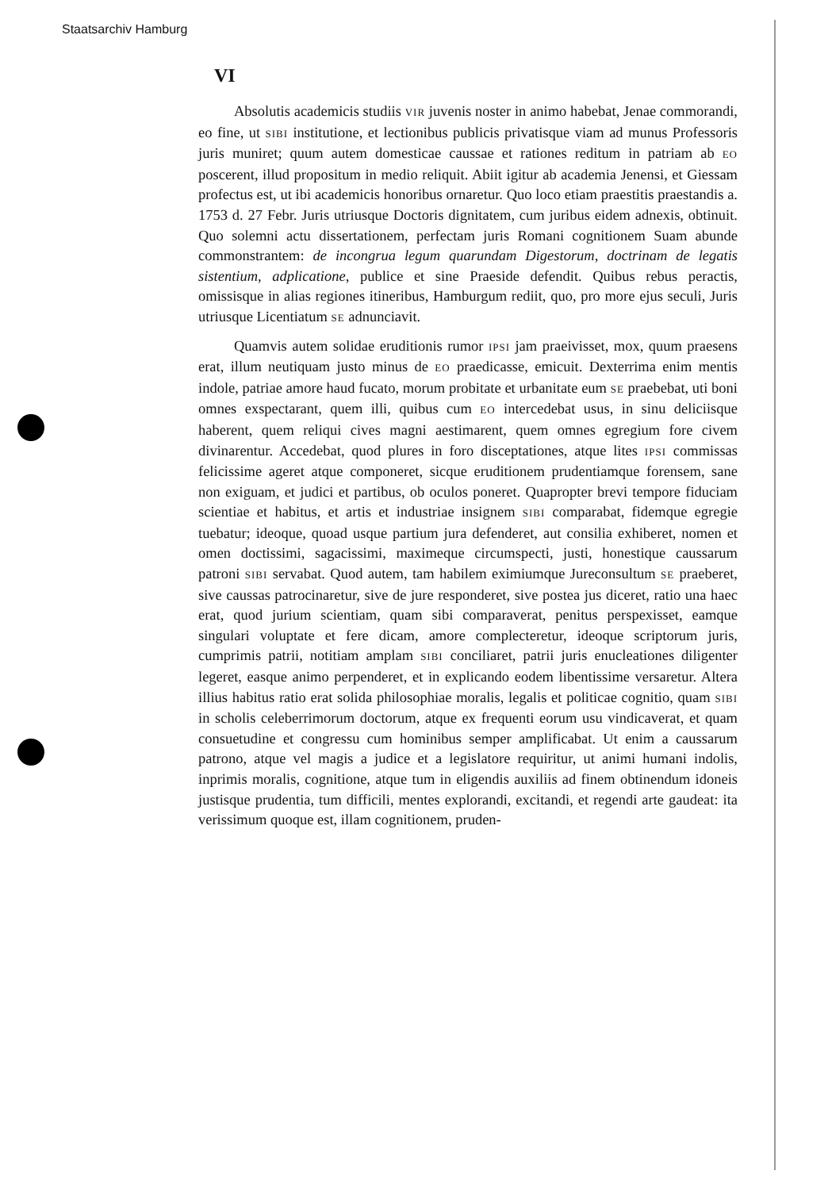Staatsarchiv Hamburg
VI
Absolutis academicis studiis VIR juvenis noster in animo habebat, Jenae commorandi, eo fine, ut SIBI institutione, et lectionibus publicis privatisque viam ad munus Professoris juris muniret; quum autem domesticae caussae et rationes reditum in patriam ab EO poscerent, illud propositum in medio reliquit. Abiit igitur ab academia Jenensi, et Giessam profectus est, ut ibi academicis honoribus ornaretur. Quo loco etiam praestitis praestandis a. 1753 d. 27 Febr. Juris utriusque Doctoris dignitatem, cum juribus eidem adnexis, obtinuit. Quo solemni actu dissertationem, perfectam juris Romani cognitionem Suam abunde commonstrantem: de incongrua legum quarundam Digestorum, doctrinam de legatis sistentium, adplicatione, publice et sine Praeside defendit. Quibus rebus peractis, omissisque in alias regiones itineribus, Hamburgum rediit, quo, pro more ejus seculi, Juris utriusque Licentiatum SE adnunciavit.
Quamvis autem solidae eruditionis rumor IPSI jam praeivisset, mox, quum praesens erat, illum neutiquam justo minus de EO praedicasse, emicuit. Dexterrima enim mentis indole, patriae amore haud fucato, morum probitate et urbanitate eum SE praebebat, uti boni omnes exspectarant, quem illi, quibus cum EO intercedebat usus, in sinu deliciisque haberent, quem reliqui cives magni aestimarent, quem omnes egregium fore civem divinarentur. Accedebat, quod plures in foro disceptationes, atque lites IPSI commissas felicissime ageret atque componeret, sicque eruditionem prudentiamque forensem, sane non exiguam, et judici et partibus, ob oculos poneret. Quapropter brevi tempore fiduciam scientiae et habitus, et artis et industriae insignem SIBI comparabat, fidemque egregie tuebatur; ideoque, quoad usque partium jura defenderet, aut consilia exhiberet, nomen et omen doctissimi, sagacissimi, maximeque circumspecti, justi, honestique caussarum patroni SIBI servabat. Quod autem, tam habilem eximiumque Jureconsultum SE praeberet, sive caussas patrocinaretur, sive de jure responderet, sive postea jus diceret, ratio una haec erat, quod jurium scientiam, quam sibi comparaverat, penitus perspexisset, eamque singulari voluptate et fere dicam, amore complecteretur, ideoque scriptorum juris, cumprimis patrii, notitiam amplam SIBI conciliaret, patrii juris enucleationes diligenter legeret, easque animo perpenderet, et in explicando eodem libentissime versaretur. Altera illius habitus ratio erat solida philosophiae moralis, legalis et politicae cognitio, quam SIBI in scholis celeberrimorum doctorum, atque ex frequenti eorum usu vindicaverat, et quam consuetudine et congressu cum hominibus semper amplificabat. Ut enim a caussarum patrono, atque vel magis a judice et a legislatore requiritur, ut animi humani indolis, inprimis moralis, cognitione, atque tum in eligendis auxiliis ad finem obtinendum idoneis justisque prudentia, tum difficili, mentes explorandi, excitandi, et regendi arte gaudeat: ita verissimum quoque est, illam cognitionem, pruden-